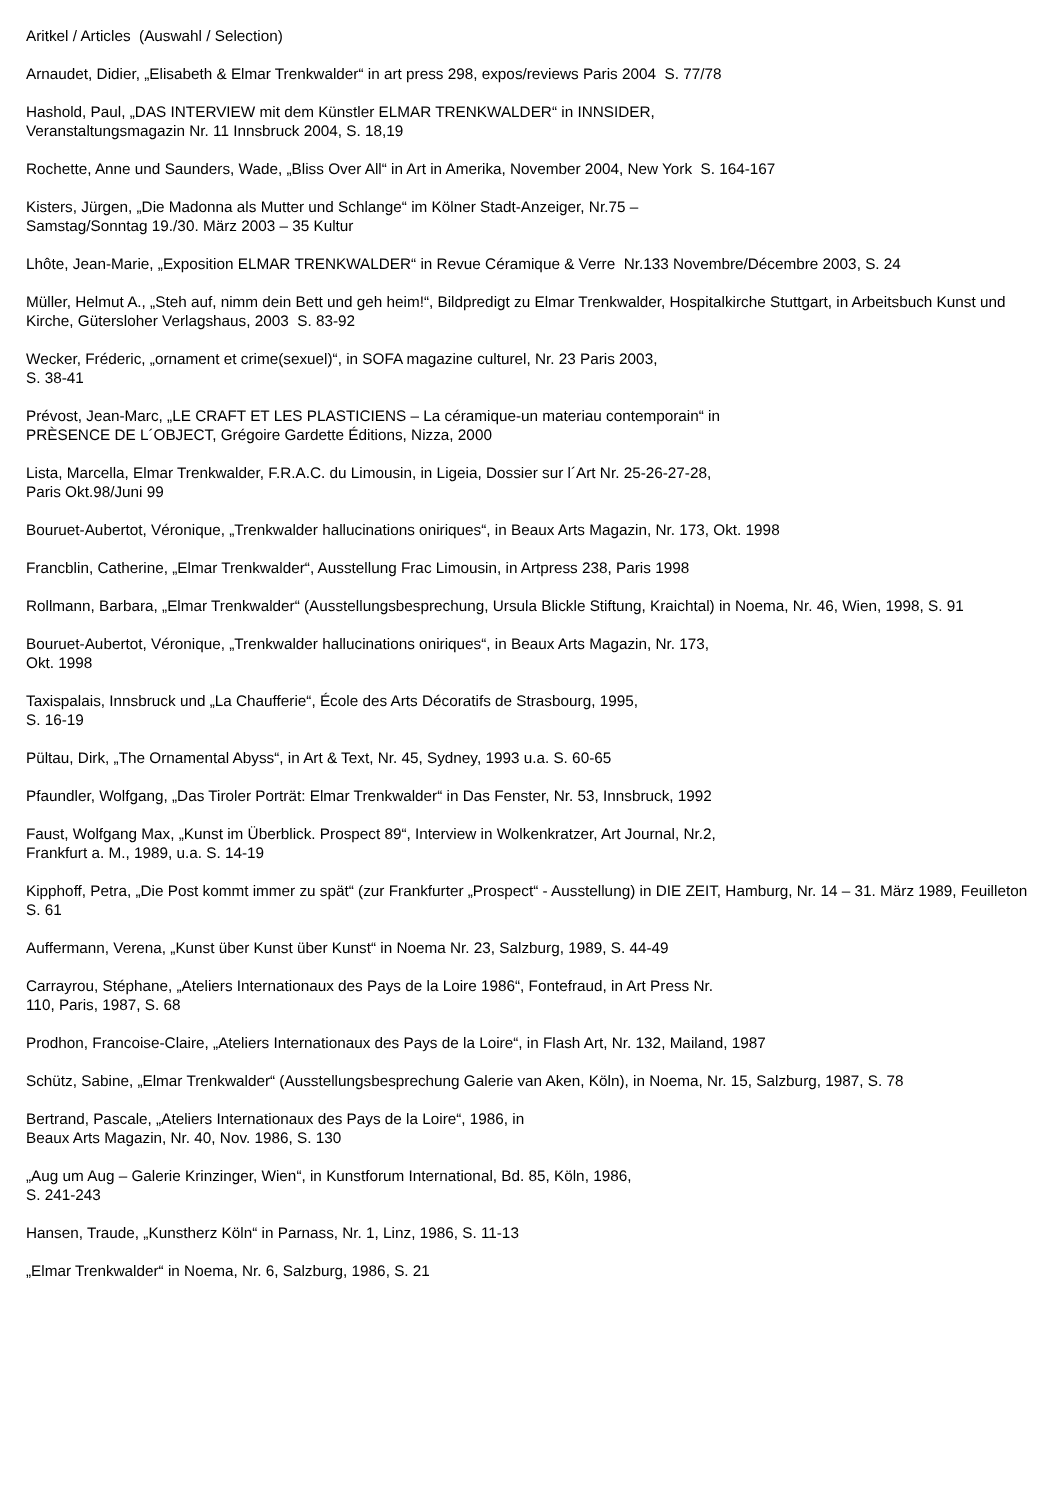Aritkel / Articles (Auswahl / Selection)
Arnaudet, Didier, „Elisabeth & Elmar Trenkwalder“ in art press 298, expos/reviews Paris 2004 S. 77/78
Hashold, Paul, „DAS INTERVIEW mit dem Künstler ELMAR TRENKWALDER“ in INNSIDER,
Veranstaltungsmagazin Nr. 11 Innsbruck 2004, S. 18,19
Rochette, Anne und Saunders, Wade, „Bliss Over All“ in Art in Amerika, November 2004, New York S. 164-167
Kisters, Jürgen, „Die Madonna als Mutter und Schlange“ im Kölner Stadt-Anzeiger, Nr.75 –
Samstag/Sonntag 19./30. März 2003 – 35 Kultur
Lhôte, Jean-Marie, „Exposition ELMAR TRENKWALDER“ in Revue Céramique & Verre Nr.133 Novembre/Décembre 2003, S. 24
Müller, Helmut A., „Steh auf, nimm dein Bett und geh heim!“, Bildpredigt zu Elmar Trenkwalder, Hospitalkirche Stuttgart, in Arbeitsbuch Kunst und Kirche, Gütersloher Verlagshaus, 2003 S. 83-92
Wecker, Fréderic, „ornament et crime(sexuel)“, in SOFA magazine culturel, Nr. 23 Paris 2003,
S. 38-41
Prévost, Jean-Marc, „LE CRAFT ET LES PLASTICIENS – La céramique-un materiau contemporain“ in
PRÈSENCE DE L´OBJECT, Grégoire Gardette Éditions, Nizza, 2000
Lista, Marcella, Elmar Trenkwalder, F.R.A.C. du Limousin, in Ligeia, Dossier sur l´Art Nr. 25-26-27-28,
Paris Okt.98/Juni 99
Bouruet-Aubertot, Véronique, „Trenkwalder hallucinations oniriques“, in Beaux Arts Magazin, Nr. 173, Okt. 1998
Francblin, Catherine, „Elmar Trenkwalder“, Ausstellung Frac Limousin, in Artpress 238, Paris 1998
Rollmann, Barbara, „Elmar Trenkwalder“ (Ausstellungsbesprechung, Ursula Blickle Stiftung, Kraichtal) in Noema, Nr. 46, Wien, 1998, S. 91
Bouruet-Aubertot, Véronique, „Trenkwalder hallucinations oniriques“, in Beaux Arts Magazin, Nr. 173,
Okt. 1998
Taxispalais, Innsbruck und „La Chaufferie“, École des Arts Décoratifs de Strasbourg, 1995,
S. 16-19
Pültau, Dirk, „The Ornamental Abyss“, in Art & Text, Nr. 45, Sydney, 1993 u.a. S. 60-65
Pfaundler, Wolfgang, „Das Tiroler Porträt: Elmar Trenkwalder“ in Das Fenster, Nr. 53, Innsbruck, 1992
Faust, Wolfgang Max, „Kunst im Überblick. Prospect 89“, Interview in Wolkenkratzer, Art Journal, Nr.2,
Frankfurt a. M., 1989, u.a. S. 14-19
Kipphoff, Petra, „Die Post kommt immer zu spät“ (zur Frankfurter „Prospect“ - Ausstellung) in DIE ZEIT, Hamburg, Nr. 14 – 31. März 1989, Feuilleton S. 61
Auffermann, Verena, „Kunst über Kunst über Kunst“ in Noema Nr. 23, Salzburg, 1989, S. 44-49
Carrayrou, Stéphane, „Ateliers Internationaux des Pays de la Loire 1986“, Fontefraud, in Art Press Nr.
110, Paris, 1987, S. 68
Prodhon, Francoise-Claire, „Ateliers Internationaux des Pays de la Loire“, in Flash Art, Nr. 132, Mailand, 1987
Schütz, Sabine, „Elmar Trenkwalder“ (Ausstellungsbesprechung Galerie van Aken, Köln), in Noema, Nr. 15, Salzburg, 1987, S. 78
Bertrand, Pascale, „Ateliers Internationaux des Pays de la Loire“, 1986, in
Beaux Arts Magazin, Nr. 40, Nov. 1986, S. 130
„Aug um Aug – Galerie Krinzinger, Wien“, in Kunstforum International, Bd. 85, Köln, 1986,
S. 241-243
Hansen, Traude, „Kunstherz Köln“ in Parnass, Nr. 1, Linz, 1986, S. 11-13
„Elmar Trenkwalder“ in Noema, Nr. 6, Salzburg, 1986, S. 21